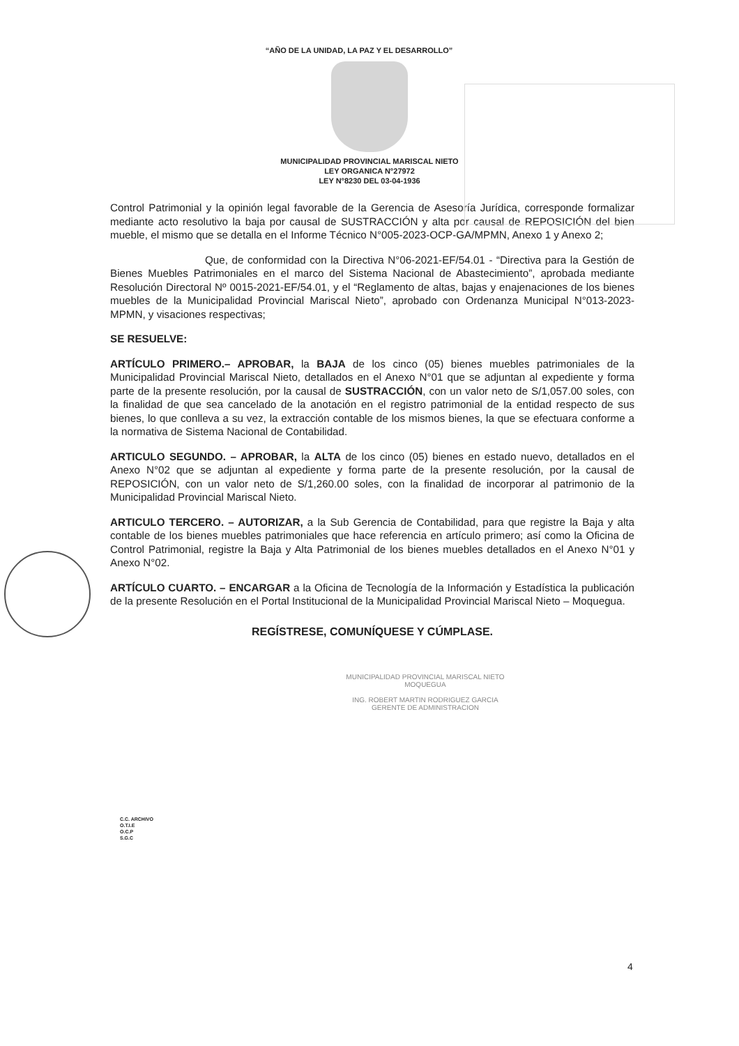“AÑO DE LA UNIDAD, LA PAZ Y EL DESARROLLO”
MUNICIPALIDAD PROVINCIAL MARISCAL NIETO
LEY ORGANICA N°27972
LEY N°8230 DEL 03-04-1936
Control Patrimonial y la opinión legal favorable de la Gerencia de Asesoría Jurídica, corresponde formalizar mediante acto resolutivo la baja por causal de SUSTRACCIÓN y alta por causal de REPOSICIÓN del bien mueble, el mismo que se detalla en el Informe Técnico N°005-2023-OCP-GA/MPMN, Anexo 1 y Anexo 2;
Que, de conformidad con la Directiva N°06-2021-EF/54.01 - “Directiva para la Gestión de Bienes Muebles Patrimoniales en el marco del Sistema Nacional de Abastecimiento”, aprobada mediante Resolución Directoral Nº 0015-2021-EF/54.01, y el “Reglamento de altas, bajas y enajenaciones de los bienes muebles de la Municipalidad Provincial Mariscal Nieto”, aprobado con Ordenanza Municipal N°013-2023-MPMN, y visaciones respectivas;
SE RESUELVE:
ARTÍCULO PRIMERO.– APROBAR, la BAJA de los cinco (05) bienes muebles patrimoniales de la Municipalidad Provincial Mariscal Nieto, detallados en el Anexo N°01 que se adjuntan al expediente y forma parte de la presente resolución, por la causal de SUSTRACCIÓN, con un valor neto de S/1,057.00 soles, con la finalidad de que sea cancelado de la anotación en el registro patrimonial de la entidad respecto de sus bienes, lo que conlleva a su vez, la extracción contable de los mismos bienes, la que se efectuara conforme a la normativa de Sistema Nacional de Contabilidad.
ARTICULO SEGUNDO. – APROBAR, la ALTA de los cinco (05) bienes en estado nuevo, detallados en el Anexo N°02 que se adjuntan al expediente y forma parte de la presente resolución, por la causal de REPOSICIÓN, con un valor neto de S/1,260.00 soles, con la finalidad de incorporar al patrimonio de la Municipalidad Provincial Mariscal Nieto.
ARTICULO TERCERO. – AUTORIZAR, a la Sub Gerencia de Contabilidad, para que registre la Baja y alta contable de los bienes muebles patrimoniales que hace referencia en artículo primero; así como la Oficina de Control Patrimonial, registre la Baja y Alta Patrimonial de los bienes muebles detallados en el Anexo N°01 y Anexo N°02.
ARTÍCULO CUARTO. – ENCARGAR a la Oficina de Tecnología de la Información y Estadística la publicación de la presente Resolución en el Portal Institucional de la Municipalidad Provincial Mariscal Nieto – Moquegua.
REGÍSTRESE, COMUNÍQUESE Y CÚMPLASE.
MUNICIPALIDAD PROVINCIAL MARISCAL NIETO
MOQUEGUA
ING. ROBERT MARTIN RODRIGUEZ GARCIA
GERENTE DE ADMINISTRACION
C.C. ARCHIVO
O.T.I.E
O.C.P
S.G.C
4